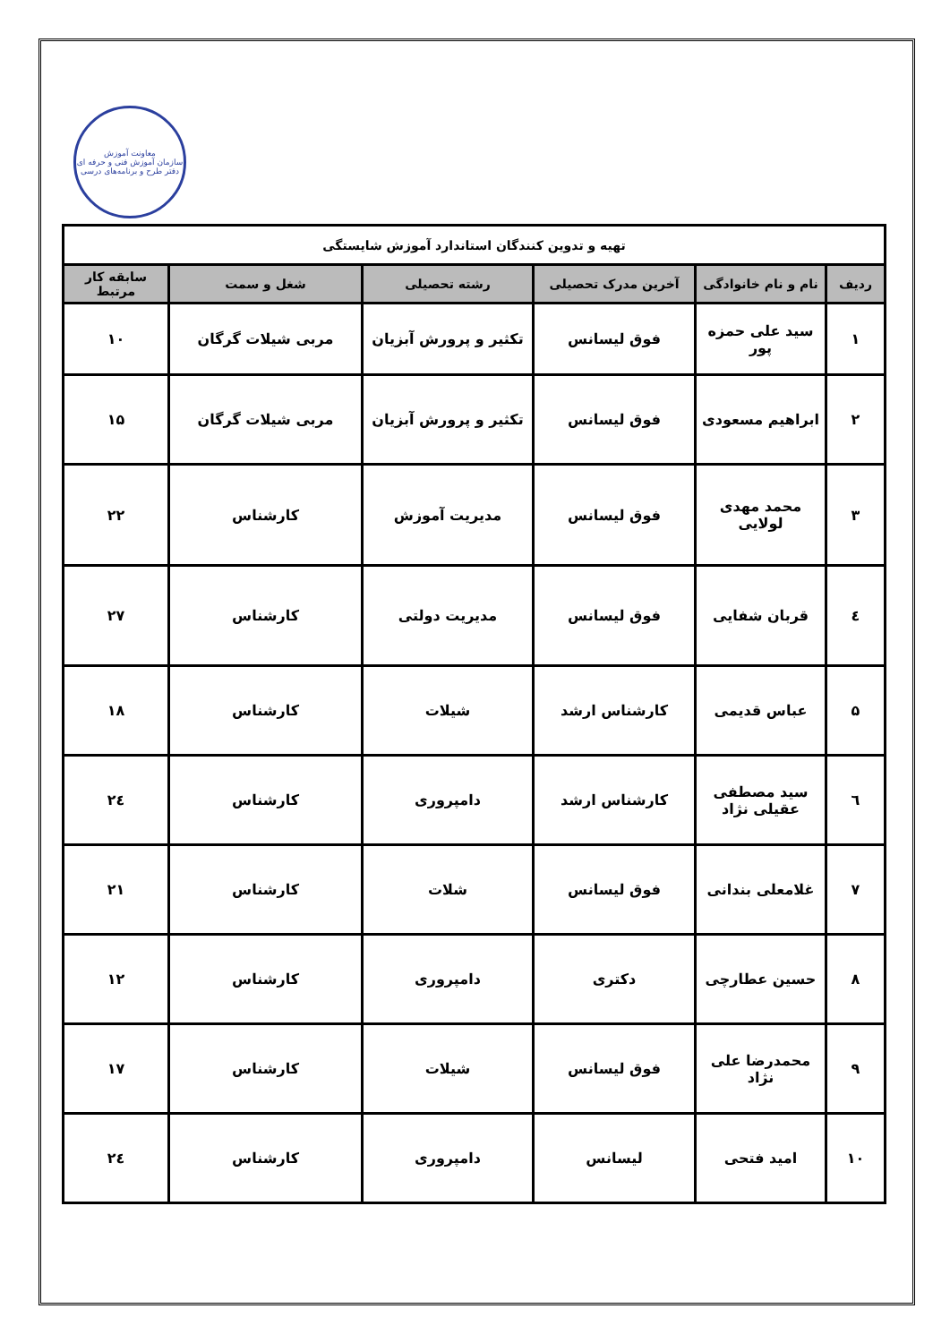معاونت آموزش
سازمان آموزش فنی و حرفه ای
دفتر طرح و برنامه‌های درسی
| تهیه و تدوین کنندگان استاندارد آموزش شایستگی | | | | | |
| ردیف | نام و نام خانوادگی | آخرین مدرک تحصیلی | رشته تحصیلی | شغل و سمت | سابقه کار مرتبط |
| ۱ | سید علی حمزه پور | فوق لیسانس | تکثیر و پرورش آبزیان | مربی شیلات گرگان | ۱۰ |
| ۲ | ابراهیم مسعودی | فوق لیسانس | تکثیر و پرورش آبزیان | مربی شیلات گرگان | ۱۵ |
| ۳ | محمد مهدی لولایی | فوق لیسانس | مدیریت آموزش | کارشناس | ۲۲ |
| ٤ | قربان شفایی | فوق لیسانس | مدیریت دولتی | کارشناس | ۲۷ |
| ۵ | عباس قدیمی | کارشناس ارشد | شیلات | کارشناس | ۱۸ |
| ٦ | سید مصطفی عقیلی نژاد | کارشناس ارشد | دامپروری | کارشناس | ٢٤ |
| ۷ | غلامعلی بندانی | فوق لیسانس | شلات | کارشناس | ۲۱ |
| ۸ | حسین عطارچی | دکتری | دامپروری | کارشناس | ۱۲ |
| ۹ | محمدرضا علی نژاد | فوق لیسانس | شیلات | کارشناس | ۱۷ |
| ۱۰ | امید فتحی | لیسانس | دامپروری | کارشناس | ٢٤ |